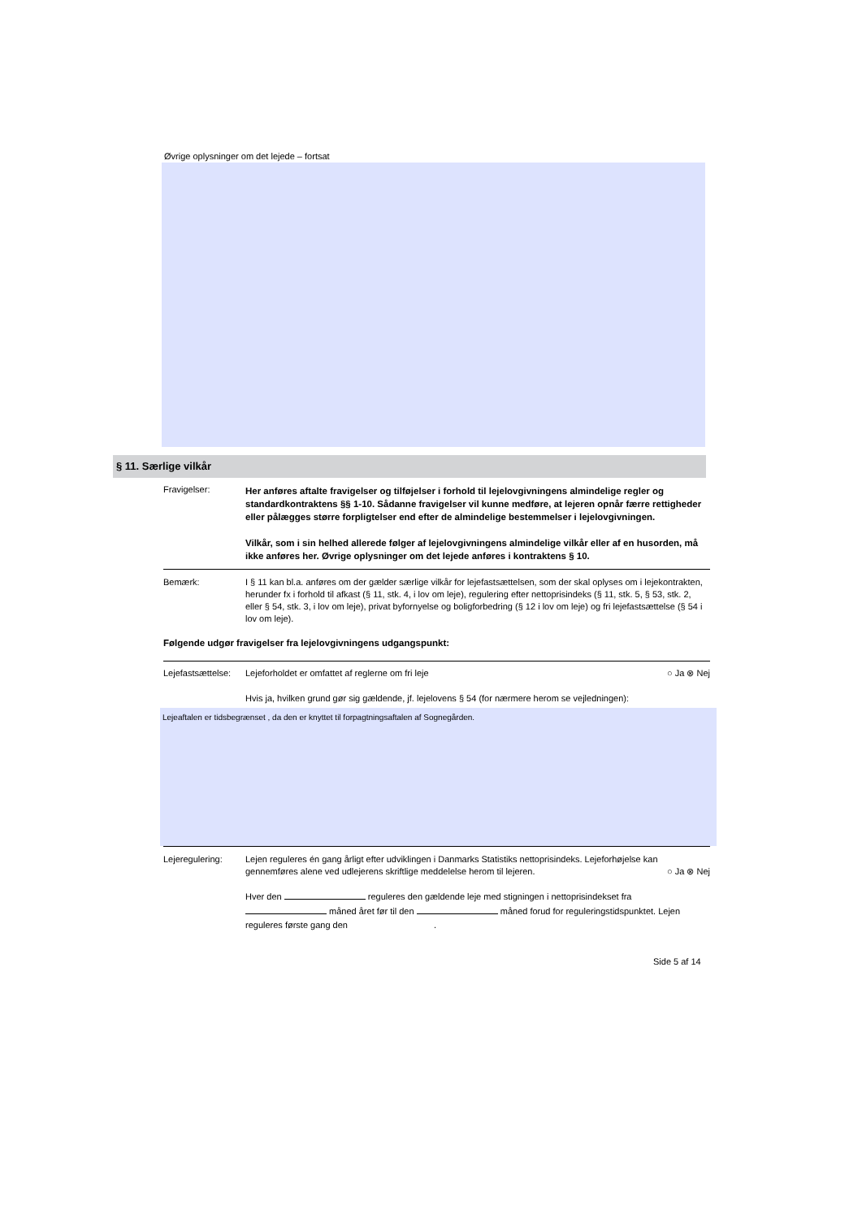Øvrige oplysninger om det lejede – fortsat
§ 11. Særlige vilkår
Fravigelser:
Her anføres aftalte fravigelser og tilføjelser i forhold til lejelovgivningens almindelige regler og standardkontraktens §§ 1-10. Sådanne fravigelser vil kunne medføre, at lejeren opnår færre rettigheder eller pålægges større forpligtelser end efter de almindelige bestemmelser i lejelovgivningen.
Vilkår, som i sin helhed allerede følger af lejelovgivningens almindelige vilkår eller af en husorden, må ikke anføres her. Øvrige oplysninger om det lejede anføres i kontraktens § 10.
Bemærk: I § 11 kan bl.a. anføres om der gælder særlige vilkår for lejefastsættelsen, som der skal oplyses om i lejekontrakten, herunder fx i forhold til afkast (§ 11, stk. 4, i lov om leje), regulering efter nettoprisindeks (§ 11, stk. 5, § 53, stk. 2, eller § 54, stk. 3, i lov om leje), privat byfornyelse og boligforbedring (§ 12 i lov om leje) og fri lejefastsættelse (§ 54 i lov om leje).
Følgende udgør fravigelser fra lejelovgivningens udgangspunkt:
Lejefastsættelse:
Lejeforholdet er omfattet af reglerne om fri leje ○ Ja ⊗ Nej
Hvis ja, hvilken grund gør sig gældende, jf. lejelovens § 54 (for nærmere herom se vejledningen):
Lejeaftalen er tidsbegrænset , da den er knyttet til forpagtningsaftalen af Sognegården.
Lejeregulering: Lejen reguleres én gang årligt efter udviklingen i Danmarks Statistiks nettoprisindeks. Lejeforhøjelse kan gennemføres alene ved udlejerens skriftlige meddelelse herom til lejeren. ○ Ja ⊗ Nej
Hver den reguleres den gældende leje med stigningen i nettoprisindekset fra måned året før til den måned forud for reguleringstidspunktet. Lejen reguleres første gang den .
Side 5 af 14